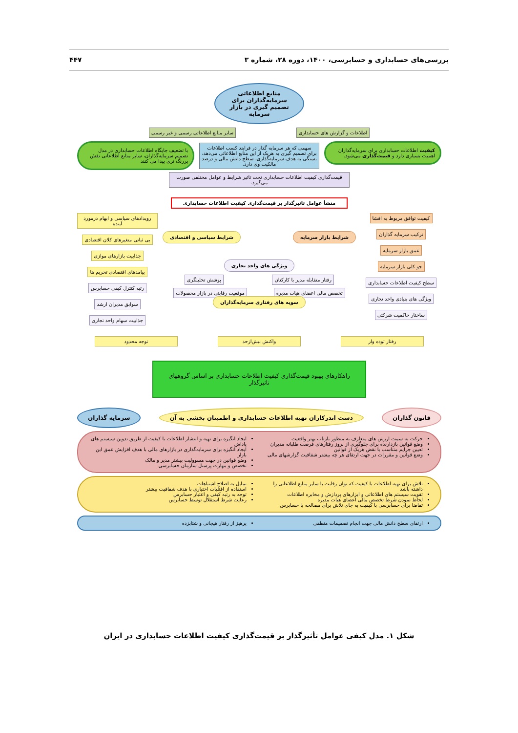بررسی‌های حسابداری و حسابرسی، ۱۴۰۰، دوره ۲۸، شماره ۳ ۴۴۷
منابع اطلاعاتی سرمایه‌گذاران برای تصمیم گیری در بازار سرمایه
اطلاعات و گزارش های حسابداری سایر منابع اطلاعاتی رسمی و غیر رسمی
کیفیت اطلاعات حسابداری برای سرمایه‌گذاران اهمیت بسیاری دارد و قیمت‌گذاری می‌شود.
سهمی که هر سرمایه گذار در فرایند کسب اطلاعات برای تصمیم گیری به هریک از این منابع اطلاعاتی می‌دهد، بستگی به هدف سرمایه‌گذاری، سطح دانش مالی و درصد مالکیت وی دارد.
با تضعیف جایگاه اطلاعات حسابداری در مدل تصمیم سرمایه‌گذاران، سایر منابع اطلاعاتی نقش پررنگ تری پیدا می کنند
قیمت‌گذاری کیفیت اطلاعات حسابداری تحت تاثیر شرایط و عوامل مختلفی صورت می‌گیرد.
منشأ عوامل تاثیرگذار بر قیمت‌گذاری کیفیت اطلاعات حسابداری
کیفیت توافق مربوط به افشا
ترکیب سرمایه گذاران
عمق بازار سرمایه
جو کلی بازار سرمایه
سطح کیفیت اطلاعات حسابداری
ویژگی های بنیادی واحد تجاری
ساختار حاکمیت شرکتی
شرایط بازار سرمایه شرایط سیاسی و اقتصادی
ویژگی های واحد تجاری
رفتار متقابله مدیر با کارکنان پوشش تحلیلگری
تخصص مالی اعضای هیات مدیره موقعیت رقابتی در بازار محصولات
سویه های رفتاری سرمایه‌گذاران
رویدادهای سیاسی و ابهام درمورد آینده
بی ثباتی متغیرهای کلان اقتصادی
جذابیت بازارهای موازی
پیامدهای اقتصادی تحریم ها
رتبه کنترل کیفی حسابرس
سوابق مدیران ارشد
جذابیت سهام واحد تجاری
رفتار توده وار واکنش بیش‌ازحد توجه محدود
راهکارهای بهبود قیمت‌گذاری کیفیت اطلاعات حسابداری بر اساس گروههای تاثیرگذار
قانون گذاران دست اندرکاران تهیه اطلاعات حسابداری و اطمینان بخشی به آن
سرمایه گذاران
حرکت به سمت ارزش های متعارف به منظور بازتاب بهتر واقعیت
وضع قوانین بازدارنده برای جلوگیری از بروز رفتارهای فرصت طلبانه مدیران
تعیین جرایم متناسب با نقض هریک از قوانین
وضع قوانین و مقررات در جهت ارتقای هر چه بیشتر شفافیت گزارشهای مالی
ایجاد انگیزه برای تهیه و انتشار اطلاعات با کیفیت از طریق تدوین سیستم های پاداش
ایجاد انگیزه برای سرمایه‌گذاری در بازارهای مالی با هدف افزایش عمق این بازار
وضع قوانین در جهت مسوولیت بیشتر مدیر و مالک
تخصص و مهارت پرسنل سازمان حسابرسی
تلاش برای تهیه اطلاعات با کیفیت که توان رقابت با سایر منابع اطلاعاتی را داشته باشد
تقویت سیستم های اطلاعاتی و ابزارهای پردازش و مخابره اطلاعات
لحاظ نمودن شرط تخصص مالی اعضای هیات مدیره
تقاضا برای حسابرسی با کیفیت به جای تلاش برای مصالحه با حسابرس
تمایل به اصلاح اشتباهات
استفاده از اقتلیات اختیاری با هدف شفافیت بیشتر
توجه به رتبه کیفی و اعتبار حسابرس
رعایت شرط استقلال توسط حسابرس
ارتقای سطح دانش مالی جهت انجام تصمیمات منطقی
پرهیز از رفتار هیجانی و شتابزده
شکل ۱. مدل کیفی عوامل تأثیرگذار بر قیمت‌گذاری کیفیت اطلاعات حسابداری در ایران